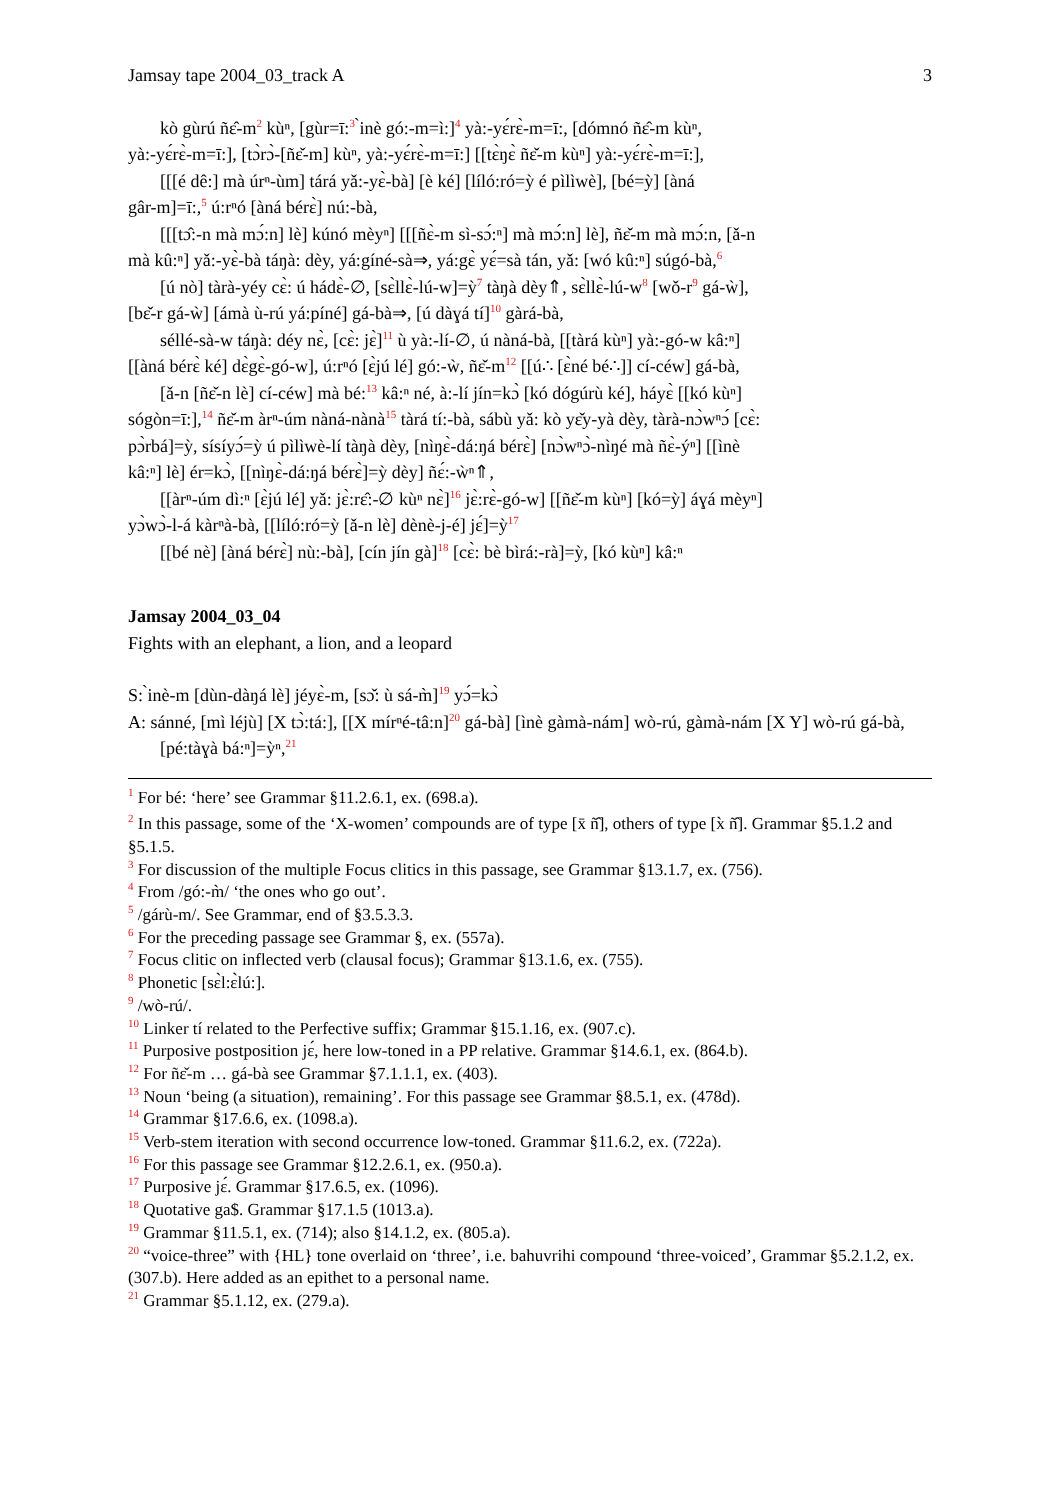Jamsay tape 2004_03_track A 3
kò gùrú ñɛ̂-m<sup>2</sup> kùⁿ, [gùr=ī:<sup>3</sup> ̀inè gó:-m=ì:]<sup>4</sup> yà:-yɛ́rɛ̀-m=ī:, [dómnó ñɛ̂-m kùⁿ,
yà:-yɛ́rɛ̀-m=ī:], [tɔ̀rɔ̀-[ñɛ̌-m] kùⁿ, yà:-yɛ́rɛ̀-m=ī:] [[tɛ̀ŋɛ̀ ñɛ̌-m kùⁿ] yà:-yɛ́rɛ̀-m=ī:],
[[[é dê:] mà úrⁿ-ùm] tárá yǎ:-yɛ̀-bà] [è ké] [líló:ró=ỳ é pìlìwè], [bé=ỳ] [àná
gâr-m]=ī:,<sup>5</sup> ú:rⁿó [àná bérɛ̀] nú:-bà,
[[[tɔ̂:-n mà mɔ́:n] lè] kúnó mèyⁿ] [[[ñɛ̀-m sì-sɔ́:ⁿ] mà mɔ́:n] lè], ñɛ̌-m mà mɔ́:n, [ǎ-n
mà kû:ⁿ] yǎ:-yɛ̀-bà táŋà: dèy, yá:gíné-sà⇒, yá:gɛ̀ yɛ́=sà tán, yǎ: [wó kû:ⁿ] súgó-bà,<sup>6</sup>
[ú nò] tàrà-yéy cɛ̀: ú hádɛ̀-∅, [sɛ̀llɛ̀-lú-w]=ỳ<sup>7</sup> tàŋà dèy⇑, sɛ̀llɛ̀-lú-w<sup>8</sup> [wǒ-r<sup>9</sup> gá-ẁ],
[bɛ̌-r gá-ẁ] [ámà ù-rú yá:píné] gá-bà⇒, [ú dàɣá tí]<sup>10</sup> gàrá-bà,
séllé-sà-w táŋà: déy nɛ̀, [cɛ̀: jɛ̀]<sup>11</sup> ù yà:-lí-∅, ú nàná-bà, [[tàrá kùⁿ] yà:-gó-w kâ:ⁿ]
[[àná bérɛ̀ ké] dɛ̀gɛ̀-gó-w], ú:rⁿó [ɛ̀jú lé] gó:-ẁ, ñɛ̌-m<sup>12</sup> [[ú∴ [ɛ̀né bé∴]] cí-céw] gá-bà,
[ǎ-n [ñɛ̌-n lè] cí-céw] mà bé:<sup>13</sup> kâ:ⁿ né, à:-lí jín=kɔ̀ [kó dógúrù ké], háyɛ̀ [[kó kùⁿ]
sógòn=ī:],<sup>14</sup> ñɛ̌-m àrⁿ-úm nàná-nànà<sup>15</sup> tàrá tí:-bà, sábù yǎ: kò yɛ̌y-yà dèy, tàrà-nɔ̀wⁿɔ́ [cɛ̀:
pɔ̀rbá]=ỳ, sísíyɔ́=ỳ ú pìlìwè-lí tàŋà dèy, [nìŋɛ̀-dá:ŋá bérɛ̀] [nɔ̀wⁿɔ̀-nìŋé mà ñɛ̀-ýⁿ] [[ìnè
kâ:ⁿ] lè] ér=kɔ̀, [[nìŋɛ̀-dá:ŋá bérɛ̀]=ỳ dèy] ñɛ́:-ẁⁿ⇑,
[[àrⁿ-úm dì:ⁿ [ɛ̀jú lé] yǎ: jɛ̀:rɛ̂:-∅ kùⁿ nɛ̀]<sup>16</sup> jɛ̀:rɛ̀-gó-w] [[ñɛ̌-m kùⁿ] [kó=ỳ] áɣá mèyⁿ]
yɔ̀wɔ̀-l-á kàrⁿà-bà, [[líló:ró=ỳ [ǎ-n lè] dènè-j-é] jɛ́]=ỳ<sup>17</sup>
[[bé nè] [àná bérɛ̀] nù:-bà], [cín jín gà]<sup>18</sup> [cɛ̀: bè bìrá:-rà]=ỳ, [kó kùⁿ] kâ:ⁿ
Jamsay 2004_03_04
Fights with an elephant, a lion, and a leopard
S: ̀inè-m [dùn-dàŋá lè] jéyɛ̀-m, [sɔ̌: ù sá-m̀]<sup>19</sup> yɔ́=kɔ̀
A: sánné, [mì léjù] [X tɔ̀:tá:], [[X mírⁿé-tâ:n]<sup>20</sup> gá-bà] [ìnè gàmà-nám] wò-rú, gàmà-nám [X Y] wò-rú gá-bà, [pé:tàɣà bá:ⁿ]=ỳⁿ,<sup>21</sup>
<sup>1</sup> For bé: ‘here’ see Grammar §11.2.6.1, ex. (698.a).
<sup>2</sup> In this passage, some of the ‘X-women’ compounds are of type [x̄ ñ̂], others of type [x̀ ñ̂]. Grammar §5.1.2 and §5.1.5.
<sup>3</sup> For discussion of the multiple Focus clitics in this passage, see Grammar §13.1.7, ex. (756).
<sup>4</sup> From /gó:-m̀/ ‘the ones who go out’.
<sup>5</sup> /gárù-m/. See Grammar, end of §3.5.3.3.
<sup>6</sup> For the preceding passage see Grammar §, ex. (557a).
<sup>7</sup> Focus clitic on inflected verb (clausal focus); Grammar §13.1.6, ex. (755).
<sup>8</sup> Phonetic [sɛ̀l:ɛ̀lú:].
<sup>9</sup> /wò-rú/.
<sup>10</sup> Linker tí related to the Perfective suffix; Grammar §15.1.16, ex. (907.c).
<sup>11</sup> Purposive postposition jɛ́, here low-toned in a PP relative. Grammar §14.6.1, ex. (864.b).
<sup>12</sup> For ñɛ̌-m … gá-bà see Grammar §7.1.1.1, ex. (403).
<sup>13</sup> Noun ‘being (a situation), remaining’. For this passage see Grammar §8.5.1, ex. (478d).
<sup>14</sup> Grammar §17.6.6, ex. (1098.a).
<sup>15</sup> Verb-stem iteration with second occurrence low-toned. Grammar §11.6.2, ex. (722a).
<sup>16</sup> For this passage see Grammar §12.2.6.1, ex. (950.a).
<sup>17</sup> Purposive jɛ́. Grammar §17.6.5, ex. (1096).
<sup>18</sup> Quotative ga$. Grammar §17.1.5 (1013.a).
<sup>19</sup> Grammar §11.5.1, ex. (714); also §14.1.2, ex. (805.a).
<sup>20</sup> “voice-three” with {HL} tone overlaid on ‘three’, i.e. bahuvrihi compound ‘three-voiced’, Grammar §5.2.1.2, ex. (307.b). Here added as an epithet to a personal name.
<sup>21</sup> Grammar §5.1.12, ex. (279.a).